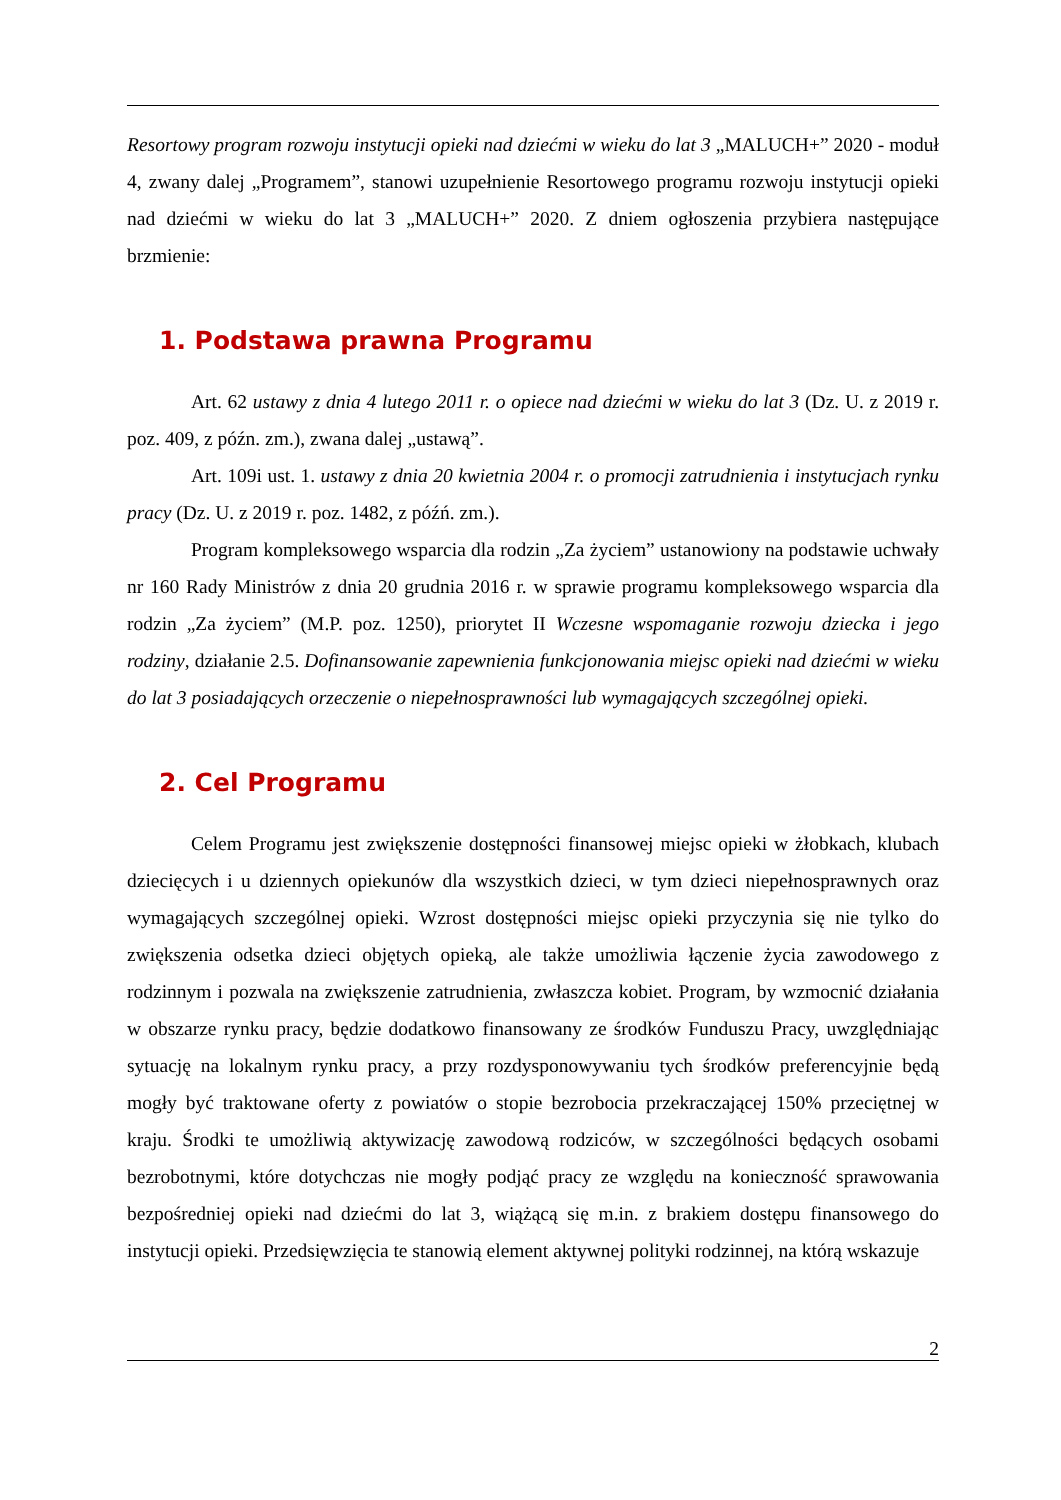Resortowy program rozwoju instytucji opieki nad dziećmi w wieku do lat 3 „MALUCH+” 2020 - moduł 4, zwany dalej „Programem”, stanowi uzupełnienie Resortowego programu rozwoju instytucji opieki nad dziećmi w wieku do lat 3 „MALUCH+” 2020. Z dniem ogłoszenia przybiera następujące brzmienie:
1. Podstawa prawna Programu
Art. 62 ustawy z dnia 4 lutego 2011 r. o opiece nad dziećmi w wieku do lat 3 (Dz. U. z 2019 r. poz. 409, z późn. zm.), zwana dalej „ustawą”.
Art. 109i ust. 1. ustawy z dnia 20 kwietnia 2004 r. o promocji zatrudnienia i instytucjach rynku pracy (Dz. U. z 2019 r. poz. 1482, z późń. zm.).
Program kompleksowego wsparcia dla rodzin „Za życiem” ustanowiony na podstawie uchwały nr 160 Rady Ministrów z dnia 20 grudnia 2016 r. w sprawie programu kompleksowego wsparcia dla rodzin „Za życiem” (M.P. poz. 1250), priorytet II Wczesne wspomaganie rozwoju dziecka i jego rodziny, działanie 2.5. Dofinansowanie zapewnienia funkcjonowania miejsc opieki nad dziećmi w wieku do lat 3 posiadających orzeczenie o niepełnosprawności lub wymagających szczególnej opieki.
2. Cel Programu
Celem Programu jest zwiększenie dostępności finansowej miejsc opieki w żłobkach, klubach dziecięcych i u dziennych opiekunów dla wszystkich dzieci, w tym dzieci niepełnosprawnych oraz wymagających szczególnej opieki. Wzrost dostępności miejsc opieki przyczynia się nie tylko do zwiększenia odsetka dzieci objętych opieką, ale także umożliwia łączenie życia zawodowego z rodzinnym i pozwala na zwiększenie zatrudnienia, zwłaszcza kobiet. Program, by wzmocnić działania w obszarze rynku pracy, będzie dodatkowo finansowany ze środków Funduszu Pracy, uwzględniając sytuację na lokalnym rynku pracy, a przy rozdysponowywaniu tych środków preferencyjnie będą mogły być traktowane oferty z powiatów o stopie bezrobocia przekraczającej 150% przeciętnej w kraju. Środki te umożliwią aktywizację zawodową rodziców, w szczególności będących osobami bezrobotnymi, które dotychczas nie mogły podjąć pracy ze względu na konieczność sprawowania bezpośredniej opieki nad dziećmi do lat 3, wiążącą się m.in. z brakiem dostępu finansowego do instytucji opieki. Przedsięwzięcia te stanowią element aktywnej polityki rodzinnej, na którą wskazuje
2